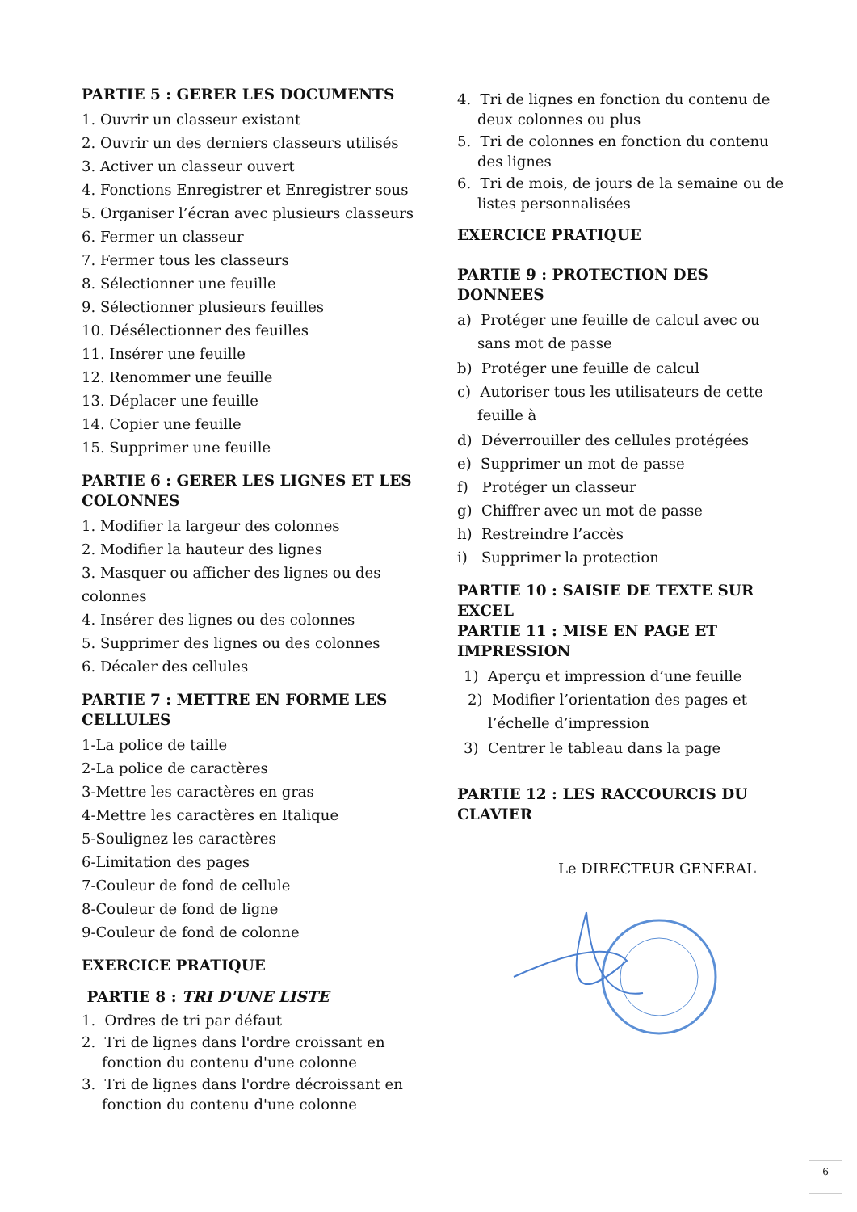PARTIE 5 : GERER LES DOCUMENTS
1. Ouvrir un classeur existant
2. Ouvrir un des derniers classeurs utilisés
3. Activer un classeur ouvert
4. Fonctions Enregistrer et Enregistrer sous
5. Organiser l’écran avec plusieurs classeurs
6. Fermer un classeur
7. Fermer tous les classeurs
8. Sélectionner une feuille
9. Sélectionner plusieurs feuilles
10. Désélectionner des feuilles
11. Insérer une feuille
12. Renommer une feuille
13. Déplacer une feuille
14. Copier une feuille
15. Supprimer une feuille
PARTIE 6 : GERER LES LIGNES ET LES COLONNES
1. Modifier la largeur des colonnes
2. Modifier la hauteur des lignes
3. Masquer ou afficher des lignes ou des colonnes
4. Insérer des lignes ou des colonnes
5. Supprimer des lignes ou des colonnes
6. Décaler des cellules
PARTIE 7 : METTRE EN FORME LES CELLULES
1-La police de taille
2-La police de caractères
3-Mettre les caractères en gras
4-Mettre les caractères en Italique
5-Soulignez les caractères
6-Limitation des pages
7-Couleur de fond de cellule
8-Couleur de fond de ligne
9-Couleur de fond de colonne
EXERCICE PRATIQUE
PARTIE 8 : TRI D'UNE LISTE
1. Ordres de tri par défaut
2. Tri de lignes dans l'ordre croissant en fonction du contenu d'une colonne
3. Tri de lignes dans l'ordre décroissant en fonction du contenu d'une colonne
4. Tri de lignes en fonction du contenu de deux colonnes ou plus
5. Tri de colonnes en fonction du contenu des lignes
6. Tri de mois, de jours de la semaine ou de listes personnalisées
EXERCICE PRATIQUE
PARTIE 9 : PROTECTION DES DONNEES
a) Protéger une feuille de calcul avec ou sans mot de passe
b) Protéger une feuille de calcul
c) Autoriser tous les utilisateurs de cette feuille à
d) Déverrouiller des cellules protégées
e) Supprimer un mot de passe
f) Protéger un classeur
g) Chiffrer avec un mot de passe
h) Restreindre l’accès
i) Supprimer la protection
PARTIE 10 : SAISIE DE TEXTE SUR EXCEL
PARTIE 11 : MISE EN PAGE ET IMPRESSION
1) Aperçu et impression d’une feuille
2) Modifier l’orientation des pages et l’échelle d’impression
3) Centrer le tableau dans la page
PARTIE 12 : LES RACCOURCIS DU CLAVIER
Le DIRECTEUR GENERAL
6